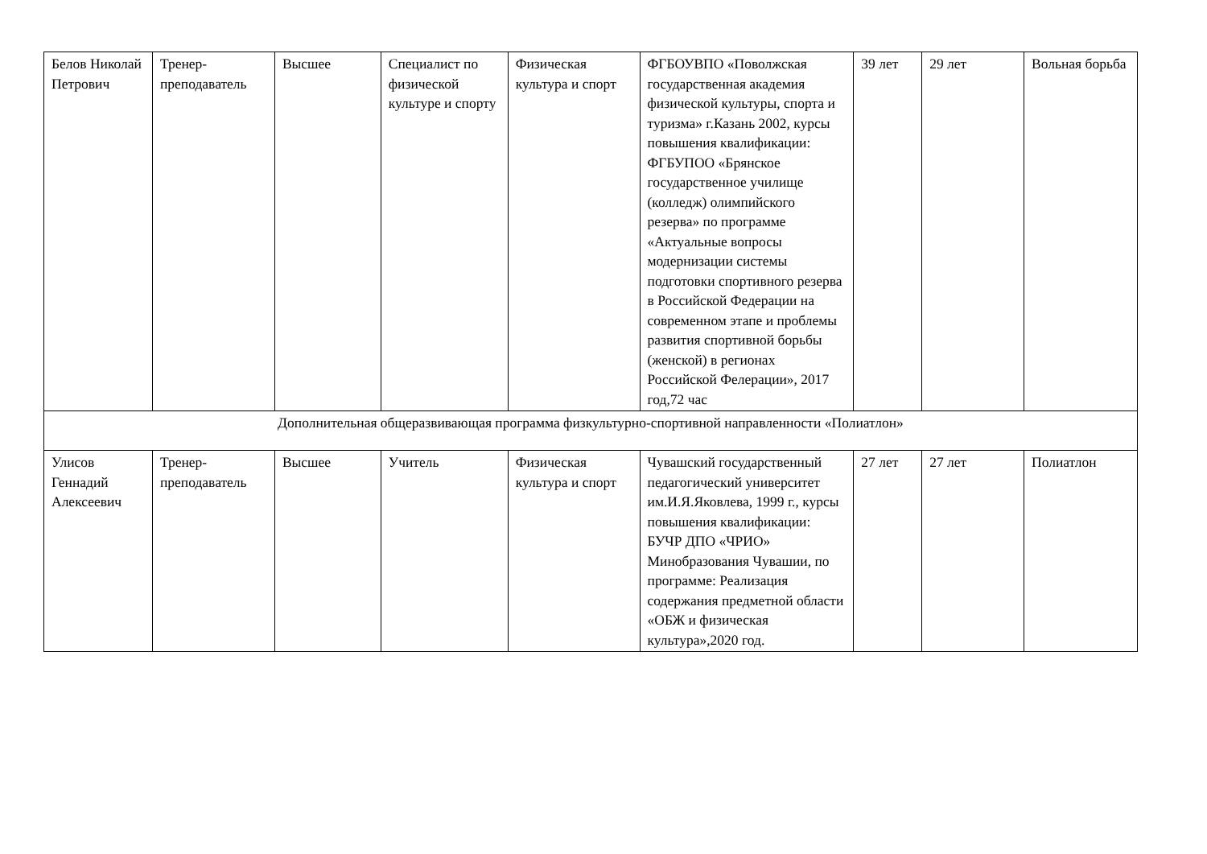| Белов Николай Петрович | Тренер-преподаватель | Высшее | Специалист по физической культуре и спорту | Физическая культура и спорт | ФГБОУВПО «Поволжская государственная академия физической культуры, спорта и туризма» г.Казань 2002, курсы повышения квалификации: ФГБУПОО «Брянское государственное училище (колледж) олимпийского резерва» по программе «Актуальные вопросы модернизации системы подготовки спортивного резерва в Российской Федерации на современном этапе и проблемы развития спортивной борьбы (женской) в регионах Российской Фелерации», 2017 год,72 час | 39 лет | 29 лет | Вольная борьба |
| Дополнительная общеразвивающая программа физкультурно-спортивной направленности «Полиатлон» | | | | | | | | |
| Улисов Геннадий Алексеевич | Тренер-преподаватель | Высшее | Учитель | Физическая культура и спорт | Чувашский государственный педагогический университет им.И.Я.Яковлева, 1999 г., курсы повышения квалификации: БУЧР ДПО «ЧРИО» Минобразования Чувашии, по программе: Реализация содержания предметной области «ОБЖ и физическая культура»,2020 год. | 27 лет | 27 лет | Полиатлон |